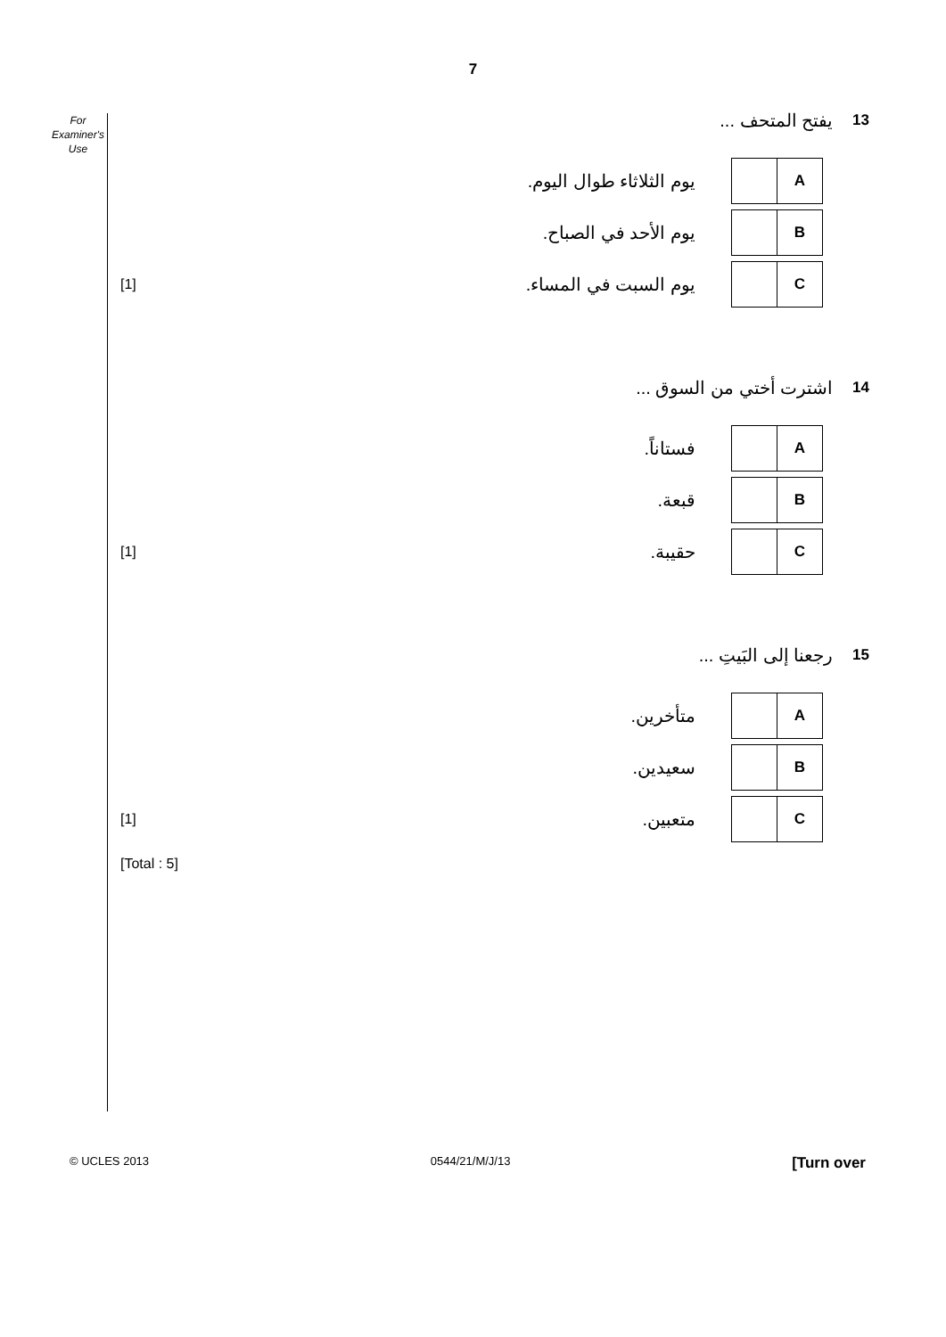7
For
Examiner's
Use
يفتح المتحف ... 13
يوم الثلاثاء طوال اليوم.
A
يوم الأحد في الصباح.
B
[1] يوم السبت في المساء.
C
اشترت أختي من السوق ... 14
فستاناً.
A
قبعة.
B
[1] حقيبة.
C
رجعنا إلى البَيتِ ... 15
متأخرين.
A
سعيدين.
B
[1] متعبين.
C
[Total : 5]
© UCLES 2013 0544/21/M/J/13 [Turn over